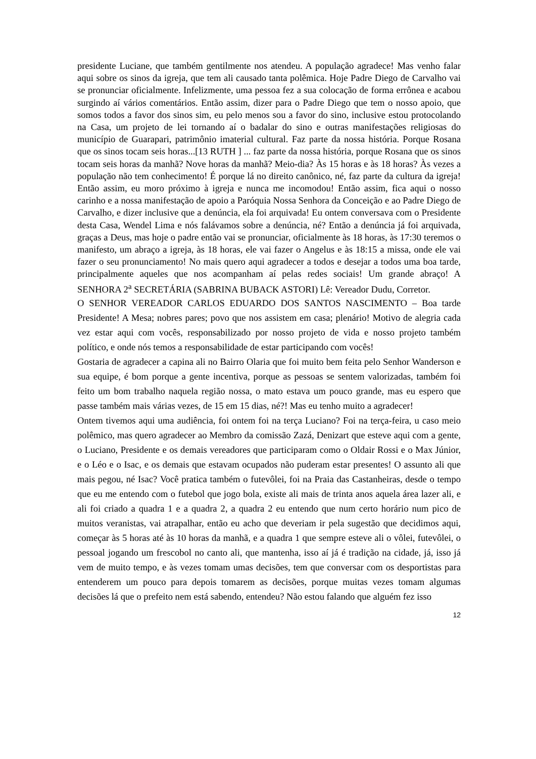presidente Luciane, que também gentilmente nos atendeu. A população agradece! Mas venho falar aqui sobre os sinos da igreja, que tem ali causado tanta polêmica. Hoje Padre Diego de Carvalho vai se pronunciar oficialmente. Infelizmente, uma pessoa fez a sua colocação de forma errônea e acabou surgindo aí vários comentários. Então assim, dizer para o Padre Diego que tem o nosso apoio, que somos todos a favor dos sinos sim, eu pelo menos sou a favor do sino, inclusive estou protocolando na Casa, um projeto de lei tornando aí o badalar do sino e outras manifestações religiosas do município de Guarapari, patrimônio imaterial cultural. Faz parte da nossa história. Porque Rosana que os sinos tocam seis horas...[13 RUTH ] ... faz parte da nossa história, porque Rosana que os sinos tocam seis horas da manhã? Nove horas da manhã? Meio-dia? Às 15 horas e às 18 horas? Às vezes a população não tem conhecimento! É porque lá no direito canônico, né, faz parte da cultura da igreja! Então assim, eu moro próximo à igreja e nunca me incomodou! Então assim, fica aqui o nosso carinho e a nossa manifestação de apoio a Paróquia Nossa Senhora da Conceição e ao Padre Diego de Carvalho, e dizer inclusive que a denúncia, ela foi arquivada! Eu ontem conversava com o Presidente desta Casa, Wendel Lima e nós falávamos sobre a denúncia, né? Então a denúncia já foi arquivada, graças a Deus, mas hoje o padre então vai se pronunciar, oficialmente às 18 horas, às 17:30 teremos o manifesto, um abraço a igreja, às 18 horas, ele vai fazer o Angelus e às 18:15 a missa, onde ele vai fazer o seu pronunciamento! No mais quero aqui agradecer a todos e desejar a todos uma boa tarde, principalmente aqueles que nos acompanham aí pelas redes sociais! Um grande abraço! A SENHORA 2<sup>a</sup> SECRETÁRIA (SABRINA BUBACK ASTORI) Lê: Vereador Dudu, Corretor.
O SENHOR VEREADOR CARLOS EDUARDO DOS SANTOS NASCIMENTO – Boa tarde Presidente! A Mesa; nobres pares; povo que nos assistem em casa; plenário! Motivo de alegria cada vez estar aqui com vocês, responsabilizado por nosso projeto de vida e nosso projeto também político, e onde nós temos a responsabilidade de estar participando com vocês!
Gostaria de agradecer a capina ali no Bairro Olaria que foi muito bem feita pelo Senhor Wanderson e sua equipe, é bom porque a gente incentiva, porque as pessoas se sentem valorizadas, também foi feito um bom trabalho naquela região nossa, o mato estava um pouco grande, mas eu espero que passe também mais várias vezes, de 15 em 15 dias, né?! Mas eu tenho muito a agradecer!
Ontem tivemos aqui uma audiência, foi ontem foi na terça Luciano? Foi na terça-feira, u caso meio polêmico, mas quero agradecer ao Membro da comissão Zazá, Denizart que esteve aqui com a gente, o Luciano, Presidente e os demais vereadores que participaram como o Oldair Rossi e o Max Júnior, e o Léo e o Isac, e os demais que estavam ocupados não puderam estar presentes! O assunto ali que mais pegou, né Isac? Você pratica também o futevôlei, foi na Praia das Castanheiras, desde o tempo que eu me entendo com o futebol que jogo bola, existe ali mais de trinta anos aquela área lazer ali, e ali foi criado a quadra 1 e a quadra 2, a quadra 2 eu entendo que num certo horário num pico de muitos veranistas, vai atrapalhar, então eu acho que deveriam ir pela sugestão que decidimos aqui, começar às 5 horas até às 10 horas da manhã, e a quadra 1 que sempre esteve ali o vôlei, futevôlei, o pessoal jogando um frescobol no canto ali, que mantenha, isso aí já é tradição na cidade, já, isso já vem de muito tempo, e às vezes tomam umas decisões, tem que conversar com os desportistas para entenderem um pouco para depois tomarem as decisões, porque muitas vezes tomam algumas decisões lá que o prefeito nem está sabendo, entendeu? Não estou falando que alguém fez isso
12